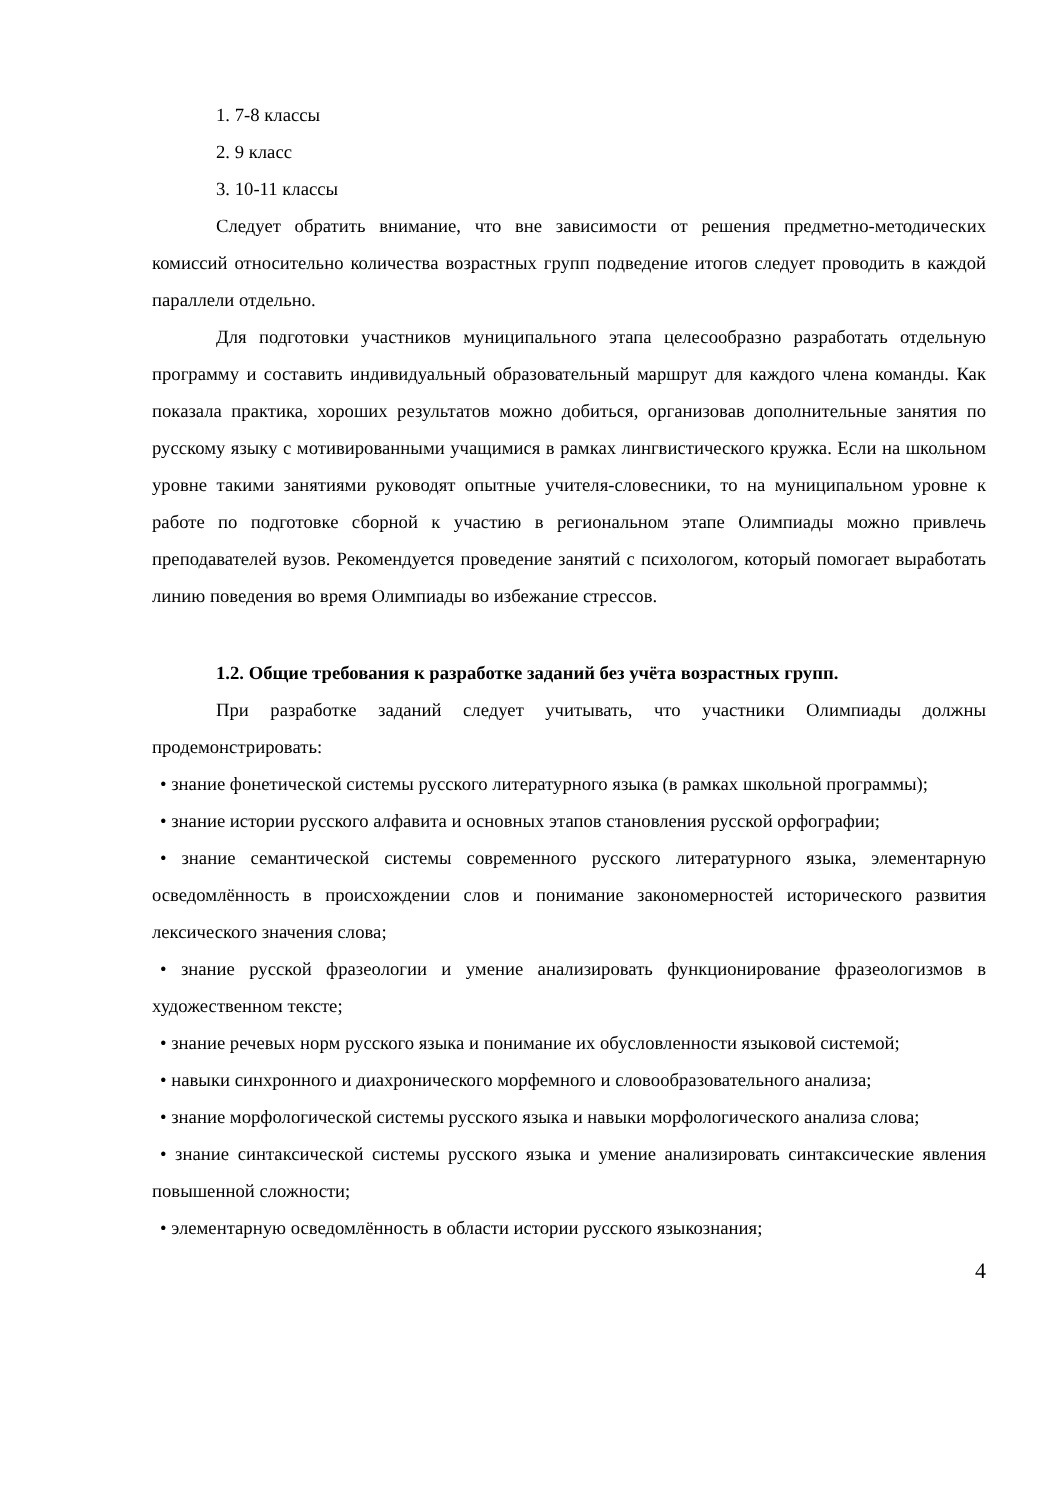1. 7-8 классы
2. 9 класс
3. 10-11 классы
Следует обратить внимание, что вне зависимости от решения предметно-методических комиссий относительно количества возрастных групп подведение итогов следует проводить в каждой параллели отдельно.
Для подготовки участников муниципального этапа целесообразно разработать отдельную программу и составить индивидуальный образовательный маршрут для каждого члена команды. Как показала практика, хороших результатов можно добиться, организовав дополнительные занятия по русскому языку с мотивированными учащимися в рамках лингвистического кружка. Если на школьном уровне такими занятиями руководят опытные учителя-словесники, то на муниципальном уровне к работе по подготовке сборной к участию в региональном этапе Олимпиады можно привлечь преподавателей вузов. Рекомендуется проведение занятий с психологом, который помогает выработать линию поведения во время Олимпиады во избежание стрессов.
1.2. Общие требования к разработке заданий без учёта возрастных групп.
При разработке заданий следует учитывать, что участники Олимпиады должны продемонстрировать:
• знание фонетической системы русского литературного языка (в рамках школьной программы);
• знание истории русского алфавита и основных этапов становления русской орфографии;
• знание семантической системы современного русского литературного языка, элементарную осведомлённость в происхождении слов и понимание закономерностей исторического развития лексического значения слова;
• знание русской фразеологии и умение анализировать функционирование фразеологизмов в художественном тексте;
• знание речевых норм русского языка и понимание их обусловленности языковой системой;
• навыки синхронного и диахронического морфемного и словообразовательного анализа;
• знание морфологической системы русского языка и навыки морфологического анализа слова;
• знание синтаксической системы русского языка и умение анализировать синтаксические явления повышенной сложности;
• элементарную осведомлённость в области истории русского языкознания;
4